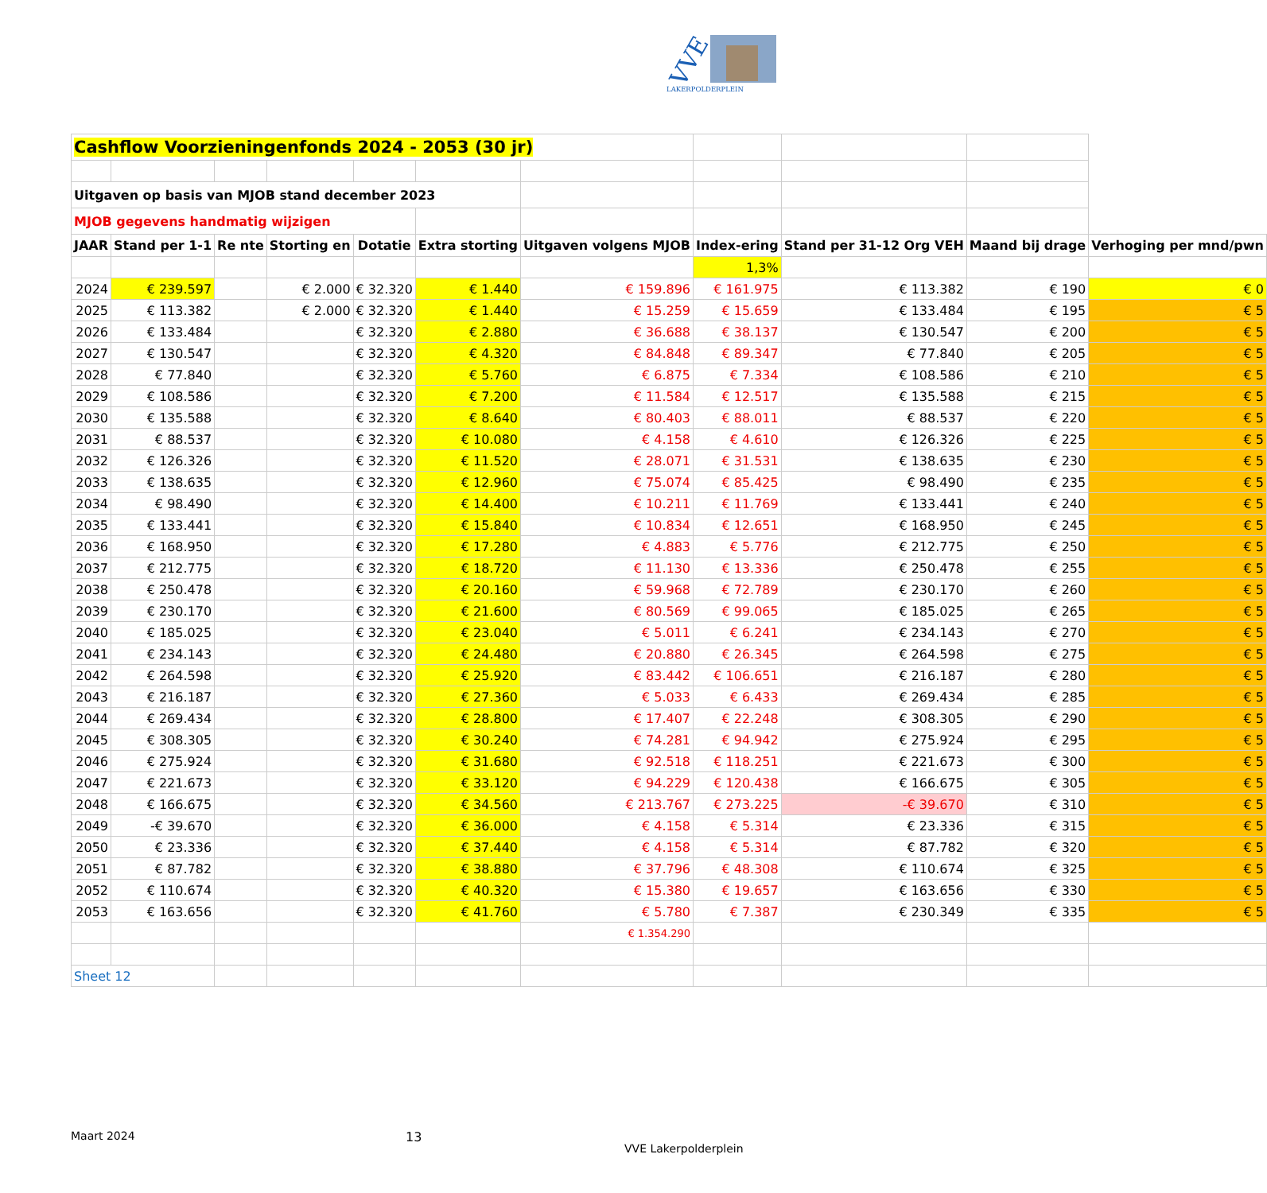VVE
LAKERPOLDERPLEIN
| Cashflow Voorzieningenfonds 2024 - 2053 (30 jr) | | | | | | | | | | |
| Uitgaven op basis van MJOB stand december 2023 | | | | | | | | | | |
| MJOB gegevens handmatig wijzigen | | | | | | | | | | |
| JAAR | Stand per 1-1 | Re nte | Storting en | Dotatie | Extra storting | Uitgaven volgens MJOB | Index-ering | Stand per 31-12 Org VEH | Maand bij drage | Verhoging per mnd/pwn |
| | | | | | | | 1,3% | | | |
| 2024 | € 239.597 | | € 2.000 | € 32.320 | € 1.440 | € 159.896 | € 161.975 | € 113.382 | € 190 | € 0 |
| 2025 | € 113.382 | | € 2.000 | € 32.320 | € 1.440 | € 15.259 | € 15.659 | € 133.484 | € 195 | € 5 |
| 2026 | € 133.484 | | | € 32.320 | € 2.880 | € 36.688 | € 38.137 | € 130.547 | € 200 | € 5 |
| 2027 | € 130.547 | | | € 32.320 | € 4.320 | € 84.848 | € 89.347 | € 77.840 | € 205 | € 5 |
| 2028 | € 77.840 | | | € 32.320 | € 5.760 | € 6.875 | € 7.334 | € 108.586 | € 210 | € 5 |
| 2029 | € 108.586 | | | € 32.320 | € 7.200 | € 11.584 | € 12.517 | € 135.588 | € 215 | € 5 |
| 2030 | € 135.588 | | | € 32.320 | € 8.640 | € 80.403 | € 88.011 | € 88.537 | € 220 | € 5 |
| 2031 | € 88.537 | | | € 32.320 | € 10.080 | € 4.158 | € 4.610 | € 126.326 | € 225 | € 5 |
| 2032 | € 126.326 | | | € 32.320 | € 11.520 | € 28.071 | € 31.531 | € 138.635 | € 230 | € 5 |
| 2033 | € 138.635 | | | € 32.320 | € 12.960 | € 75.074 | € 85.425 | € 98.490 | € 235 | € 5 |
| 2034 | € 98.490 | | | € 32.320 | € 14.400 | € 10.211 | € 11.769 | € 133.441 | € 240 | € 5 |
| 2035 | € 133.441 | | | € 32.320 | € 15.840 | € 10.834 | € 12.651 | € 168.950 | € 245 | € 5 |
| 2036 | € 168.950 | | | € 32.320 | € 17.280 | € 4.883 | € 5.776 | € 212.775 | € 250 | € 5 |
| 2037 | € 212.775 | | | € 32.320 | € 18.720 | € 11.130 | € 13.336 | € 250.478 | € 255 | € 5 |
| 2038 | € 250.478 | | | € 32.320 | € 20.160 | € 59.968 | € 72.789 | € 230.170 | € 260 | € 5 |
| 2039 | € 230.170 | | | € 32.320 | € 21.600 | € 80.569 | € 99.065 | € 185.025 | € 265 | € 5 |
| 2040 | € 185.025 | | | € 32.320 | € 23.040 | € 5.011 | € 6.241 | € 234.143 | € 270 | € 5 |
| 2041 | € 234.143 | | | € 32.320 | € 24.480 | € 20.880 | € 26.345 | € 264.598 | € 275 | € 5 |
| 2042 | € 264.598 | | | € 32.320 | € 25.920 | € 83.442 | € 106.651 | € 216.187 | € 280 | € 5 |
| 2043 | € 216.187 | | | € 32.320 | € 27.360 | € 5.033 | € 6.433 | € 269.434 | € 285 | € 5 |
| 2044 | € 269.434 | | | € 32.320 | € 28.800 | € 17.407 | € 22.248 | € 308.305 | € 290 | € 5 |
| 2045 | € 308.305 | | | € 32.320 | € 30.240 | € 74.281 | € 94.942 | € 275.924 | € 295 | € 5 |
| 2046 | € 275.924 | | | € 32.320 | € 31.680 | € 92.518 | € 118.251 | € 221.673 | € 300 | € 5 |
| 2047 | € 221.673 | | | € 32.320 | € 33.120 | € 94.229 | € 120.438 | € 166.675 | € 305 | € 5 |
| 2048 | € 166.675 | | | € 32.320 | € 34.560 | € 213.767 | € 273.225 | -€ 39.670 | € 310 | € 5 |
| 2049 | -€ 39.670 | | | € 32.320 | € 36.000 | € 4.158 | € 5.314 | € 23.336 | € 315 | € 5 |
| 2050 | € 23.336 | | | € 32.320 | € 37.440 | € 4.158 | € 5.314 | € 87.782 | € 320 | € 5 |
| 2051 | € 87.782 | | | € 32.320 | € 38.880 | € 37.796 | € 48.308 | € 110.674 | € 325 | € 5 |
| 2052 | € 110.674 | | | € 32.320 | € 40.320 | € 15.380 | € 19.657 | € 163.656 | € 330 | € 5 |
| 2053 | € 163.656 | | | € 32.320 | € 41.760 | € 5.780 | € 7.387 | € 230.349 | € 335 | € 5 |
| | | | | | | € 1.354.290 | | | | |
| Sheet 12 | | | | | | | | | | |
Maart 2024 13
VVE Lakerpolderplein